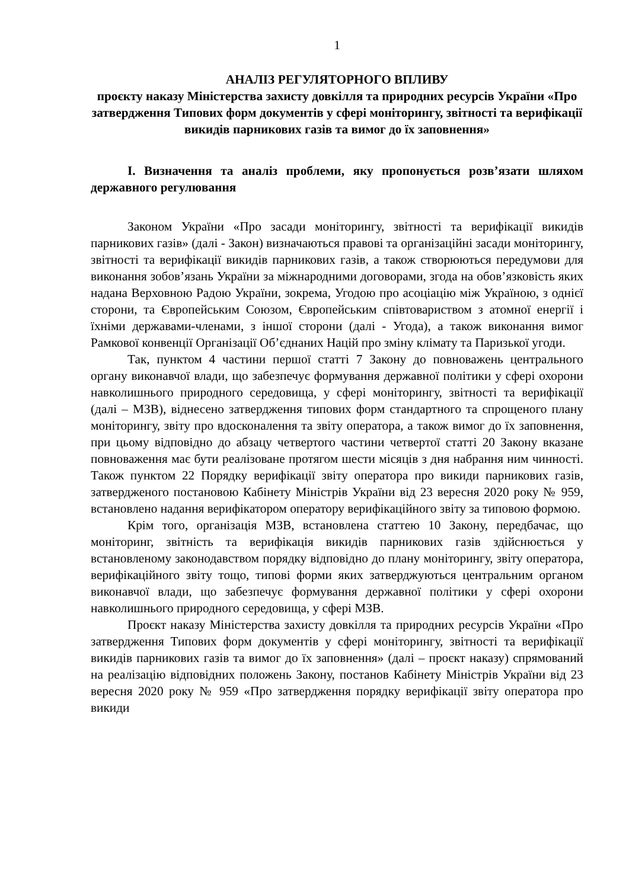1
АНАЛІЗ РЕГУЛЯТОРНОГО ВПЛИВУ
проєкту наказу Міністерства захисту довкілля та природних ресурсів України «Про затвердження Типових форм документів у сфері моніторингу, звітності та верифікації викидів парникових газів та вимог до їх заповнення»
I. Визначення та аналіз проблеми, яку пропонується розв’язати шляхом державного регулювання
Законом України «Про засади моніторингу, звітності та верифікації викидів парникових газів» (далі - Закон) визначаються правові та організаційні засади моніторингу, звітності та верифікації викидів парникових газів, а також створюються передумови для виконання зобов’язань України за міжнародними договорами, згода на обов’язковість яких надана Верховною Радою України, зокрема, Угодою про асоціацію між Україною, з однієї сторони, та Європейським Союзом, Європейським співтовариством з атомної енергії і їхніми державами-членами, з іншої сторони (далі - Угода), а також виконання вимог Рамкової конвенції Організації Об’єднаних Націй про зміну клімату та Паризької угоди.
Так, пунктом 4 частини першої статті 7 Закону до повноважень центрального органу виконавчої влади, що забезпечує формування державної політики у сфері охорони навколишнього природного середовища, у сфері моніторингу, звітності та верифікації (далі – МЗВ), віднесено затвердження типових форм стандартного та спрощеного плану моніторингу, звіту про вдосконалення та звіту оператора, а також вимог до їх заповнення, при цьому відповідно до абзацу четвертого частини четвертої статті 20 Закону вказане повноваження має бути реалізоване протягом шести місяців з дня набрання ним чинності. Також пунктом 22 Порядку верифікації звіту оператора про викиди парникових газів, затвердженого постановою Кабінету Міністрів України від 23 вересня 2020 року № 959, встановлено надання верифікатором оператору верифікаційного звіту за типовою формою.
Крім того, організація МЗВ, встановлена статтею 10 Закону, передбачає, що моніторинг, звітність та верифікація викидів парникових газів здійснюється у встановленому законодавством порядку відповідно до плану моніторингу, звіту оператора, верифікаційного звіту тощо, типові форми яких затверджуються центральним органом виконавчої влади, що забезпечує формування державної політики у сфері охорони навколишнього природного середовища, у сфері МЗВ.
Проєкт наказу Міністерства захисту довкілля та природних ресурсів України «Про затвердження Типових форм документів у сфері моніторингу, звітності та верифікації викидів парникових газів та вимог до їх заповнення» (далі – проєкт наказу) спрямований на реалізацію відповідних положень Закону, постанов Кабінету Міністрів України від 23 вересня 2020 року № 959 «Про затвердження порядку верифікації звіту оператора про викиди